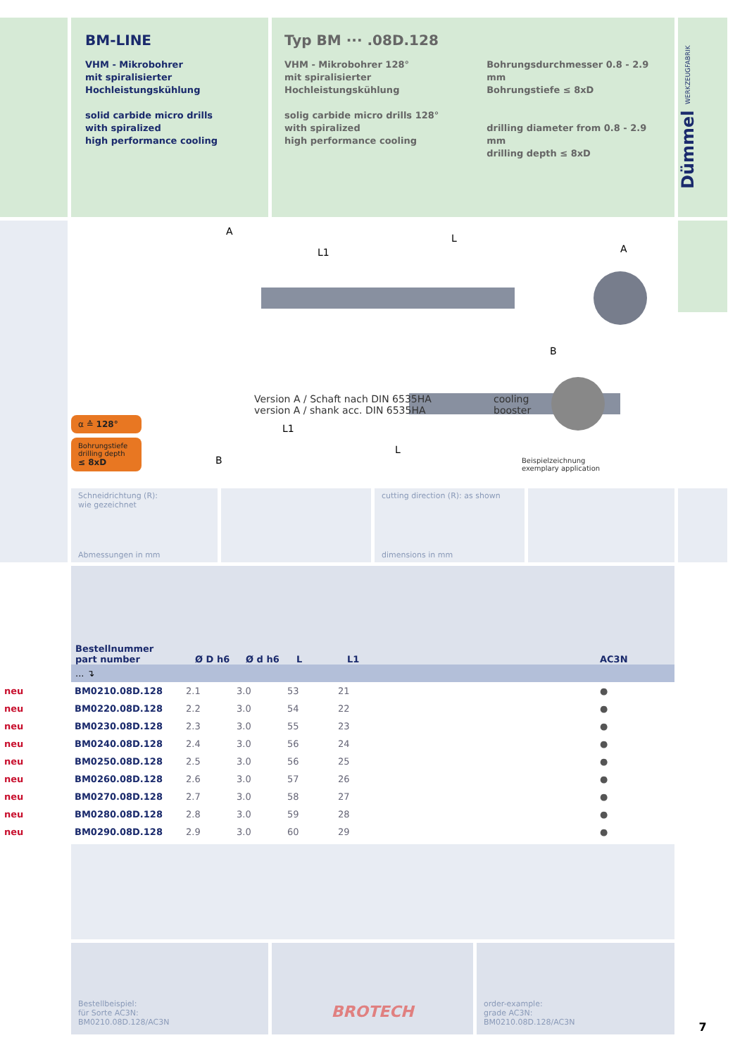BM-LINE
VHM - Mikrobohrer
mit spiralisierter
Hochleistungskühlung
solid carbide micro drills
with spiralized
high performance cooling
Typ BM ··· .08D.128
VHM - Mikrobohrer 128°
mit spiralisierter
Hochleistungskühlung
solig carbide micro drills 128°
with spiralized
high performance cooling
Bohrungsdurchmesser 0.8 - 2.9 mm
Bohrungstiefe ≤ 8xD
drilling diameter from 0.8 - 2.9 mm
drilling depth ≤ 8xD
Dümmel WERKZEUGFABRIK
α ≙ 128°
Bohrungstiefe
drilling depth
≤ 8xD
A
L
L1
A
B
L
L1
B
Version A / Schaft nach DIN 6535HA
version A / shank acc. DIN 6535HA
cooling
booster
Beispielzeichnung
exemplary application
Schneidrichtung (R):
wie gezeichnet
Abmessungen in mm
cutting direction (R): as shown
dimensions in mm
| Bestellnummer part number | Ø D h6 | Ø d h6 | L | L1 | AC3N |
| ... ↴ | | | | | |
| neu | BM0210.08D.128 | 2.1 | 3.0 | 53 | 21 | ● |
| neu | BM0220.08D.128 | 2.2 | 3.0 | 54 | 22 | ● |
| neu | BM0230.08D.128 | 2.3 | 3.0 | 55 | 23 | ● |
| neu | BM0240.08D.128 | 2.4 | 3.0 | 56 | 24 | ● |
| neu | BM0250.08D.128 | 2.5 | 3.0 | 56 | 25 | ● |
| neu | BM0260.08D.128 | 2.6 | 3.0 | 57 | 26 | ● |
| neu | BM0270.08D.128 | 2.7 | 3.0 | 58 | 27 | ● |
| neu | BM0280.08D.128 | 2.8 | 3.0 | 59 | 28 | ● |
| neu | BM0290.08D.128 | 2.9 | 3.0 | 60 | 29 | ● |
Bestellbeispiel:
für Sorte AC3N:
BM0210.08D.128/AC3N
BROTECH
order-example:
grade AC3N:
BM0210.08D.128/AC3N
7